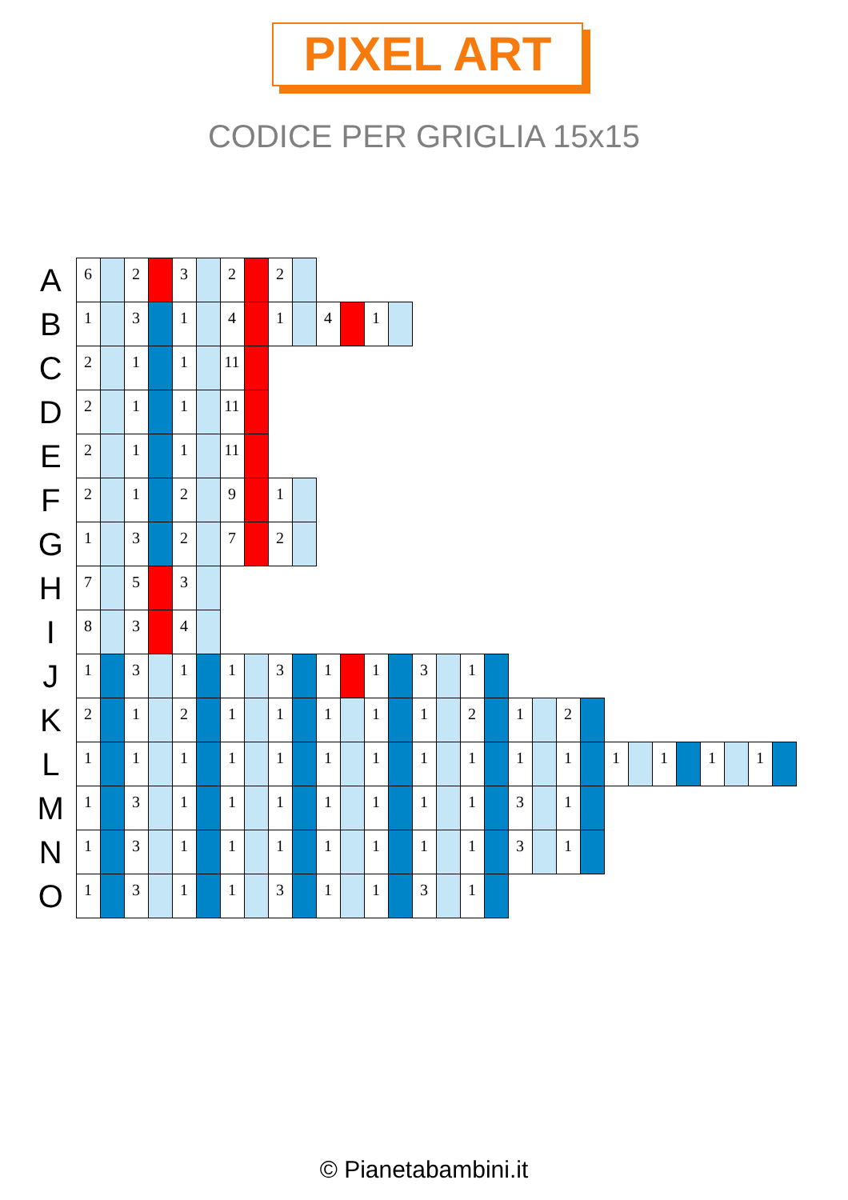PIXEL ART
CODICE PER GRIGLIA 15x15
| A | 6 | | 2 | | 3 | | 2 | | 2 | | | | | | | | | | | | | | | | | | | | | |
| B | 1 | | 3 | | 1 | | 4 | | 1 | | 4 | | 1 | | | | | | | | | | | | | | | | | |
| C | 2 | | 1 | | 1 | | 11 | | | | | | | | | | | | | | | | | | | | | | | |
| D | 2 | | 1 | | 1 | | 11 | | | | | | | | | | | | | | | | | | | | | | | |
| E | 2 | | 1 | | 1 | | 11 | | | | | | | | | | | | | | | | | | | | | | | |
| F | 2 | | 1 | | 2 | | 9 | | 1 | | | | | | | | | | | | | | | | | | | | | |
| G | 1 | | 3 | | 2 | | 7 | | 2 | | | | | | | | | | | | | | | | | | | | | |
| H | 7 | | 5 | | 3 | | | | | | | | | | | | | | | | | | | | | | | | | |
| I | 8 | | 3 | | 4 | | | | | | | | | | | | | | | | | | | | | | | | | |
| J | 1 | | 3 | | 1 | | 1 | | 3 | | 1 | | 1 | | 3 | | 1 | | | | | | | | | | | | | |
| K | 2 | | 1 | | 2 | | 1 | | 1 | | 1 | | 1 | | 1 | | 2 | | 1 | | 2 | | | | | | | | | |
| L | 1 | | 1 | | 1 | | 1 | | 1 | | 1 | | 1 | | 1 | | 1 | | 1 | | 1 | | 1 | | 1 | | 1 | | 1 | |
| M | 1 | | 3 | | 1 | | 1 | | 1 | | 1 | | 1 | | 1 | | 1 | | 3 | | 1 | | | | | | | | | |
| N | 1 | | 3 | | 1 | | 1 | | 1 | | 1 | | 1 | | 1 | | 1 | | 3 | | 1 | | | | | | | | | |
| O | 1 | | 3 | | 1 | | 1 | | 3 | | 1 | | 1 | | 3 | | 1 | | | | | | | | | | | | | |
© Pianetabambini.it